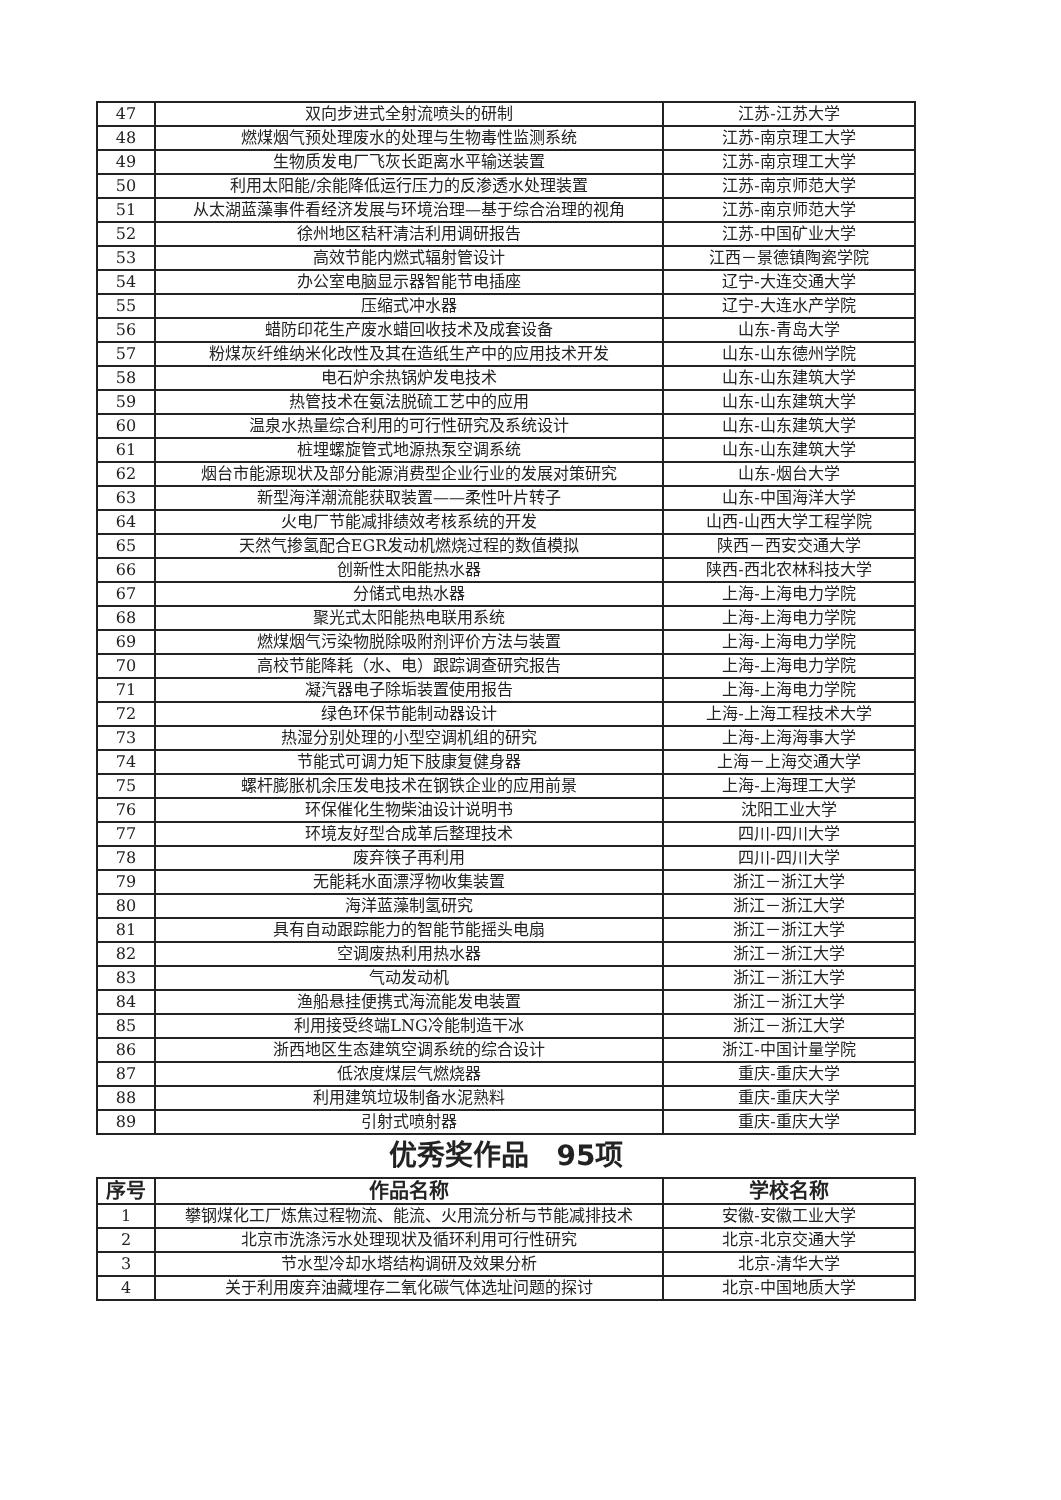| 47 | 双向步进式全射流喷头的研制 | 江苏-江苏大学 |
| 48 | 燃煤烟气预处理废水的处理与生物毒性监测系统 | 江苏-南京理工大学 |
| 49 | 生物质发电厂飞灰长距离水平输送装置 | 江苏-南京理工大学 |
| 50 | 利用太阳能/余能降低运行压力的反渗透水处理装置 | 江苏-南京师范大学 |
| 51 | 从太湖蓝藻事件看经济发展与环境治理—基于综合治理的视角 | 江苏-南京师范大学 |
| 52 | 徐州地区秸秆清洁利用调研报告 | 江苏-中国矿业大学 |
| 53 | 高效节能内燃式辐射管设计 | 江西－景德镇陶瓷学院 |
| 54 | 办公室电脑显示器智能节电插座 | 辽宁-大连交通大学 |
| 55 | 压缩式冲水器 | 辽宁-大连水产学院 |
| 56 | 蜡防印花生产废水蜡回收技术及成套设备 | 山东-青岛大学 |
| 57 | 粉煤灰纤维纳米化改性及其在造纸生产中的应用技术开发 | 山东-山东德州学院 |
| 58 | 电石炉余热锅炉发电技术 | 山东-山东建筑大学 |
| 59 | 热管技术在氨法脱硫工艺中的应用 | 山东-山东建筑大学 |
| 60 | 温泉水热量综合利用的可行性研究及系统设计 | 山东-山东建筑大学 |
| 61 | 桩埋螺旋管式地源热泵空调系统 | 山东-山东建筑大学 |
| 62 | 烟台市能源现状及部分能源消费型企业行业的发展对策研究 | 山东-烟台大学 |
| 63 | 新型海洋潮流能获取装置——柔性叶片转子 | 山东-中国海洋大学 |
| 64 | 火电厂节能减排绩效考核系统的开发 | 山西-山西大学工程学院 |
| 65 | 天然气掺氢配合EGR发动机燃烧过程的数值模拟 | 陕西－西安交通大学 |
| 66 | 创新性太阳能热水器 | 陕西-西北农林科技大学 |
| 67 | 分储式电热水器 | 上海-上海电力学院 |
| 68 | 聚光式太阳能热电联用系统 | 上海-上海电力学院 |
| 69 | 燃煤烟气污染物脱除吸附剂评价方法与装置 | 上海-上海电力学院 |
| 70 | 高校节能降耗（水、电）跟踪调查研究报告 | 上海-上海电力学院 |
| 71 | 凝汽器电子除垢装置使用报告 | 上海-上海电力学院 |
| 72 | 绿色环保节能制动器设计 | 上海-上海工程技术大学 |
| 73 | 热湿分别处理的小型空调机组的研究 | 上海-上海海事大学 |
| 74 | 节能式可调力矩下肢康复健身器 | 上海－上海交通大学 |
| 75 | 螺杆膨胀机余压发电技术在钢铁企业的应用前景 | 上海-上海理工大学 |
| 76 | 环保催化生物柴油设计说明书 | 沈阳工业大学 |
| 77 | 环境友好型合成革后整理技术 | 四川-四川大学 |
| 78 | 废弃筷子再利用 | 四川-四川大学 |
| 79 | 无能耗水面漂浮物收集装置 | 浙江－浙江大学 |
| 80 | 海洋蓝藻制氢研究 | 浙江－浙江大学 |
| 81 | 具有自动跟踪能力的智能节能摇头电扇 | 浙江－浙江大学 |
| 82 | 空调废热利用热水器 | 浙江－浙江大学 |
| 83 | 气动发动机 | 浙江－浙江大学 |
| 84 | 渔船悬挂便携式海流能发电装置 | 浙江－浙江大学 |
| 85 | 利用接受终端LNG冷能制造干冰 | 浙江－浙江大学 |
| 86 | 浙西地区生态建筑空调系统的综合设计 | 浙江-中国计量学院 |
| 87 | 低浓度煤层气燃烧器 | 重庆-重庆大学 |
| 88 | 利用建筑垃圾制备水泥熟料 | 重庆-重庆大学 |
| 89 | 引射式喷射器 | 重庆-重庆大学 |
优秀奖作品　95项
| 序号 | 作品名称 | 学校名称 |
| --- | --- | --- |
| 1 | 攀钢煤化工厂炼焦过程物流、能流、火用流分析与节能减排技术 | 安徽-安徽工业大学 |
| 2 | 北京市洗涤污水处理现状及循环利用可行性研究 | 北京-北京交通大学 |
| 3 | 节水型冷却水塔结构调研及效果分析 | 北京-清华大学 |
| 4 | 关于利用废弃油藏埋存二氧化碳气体选址问题的探讨 | 北京-中国地质大学 |